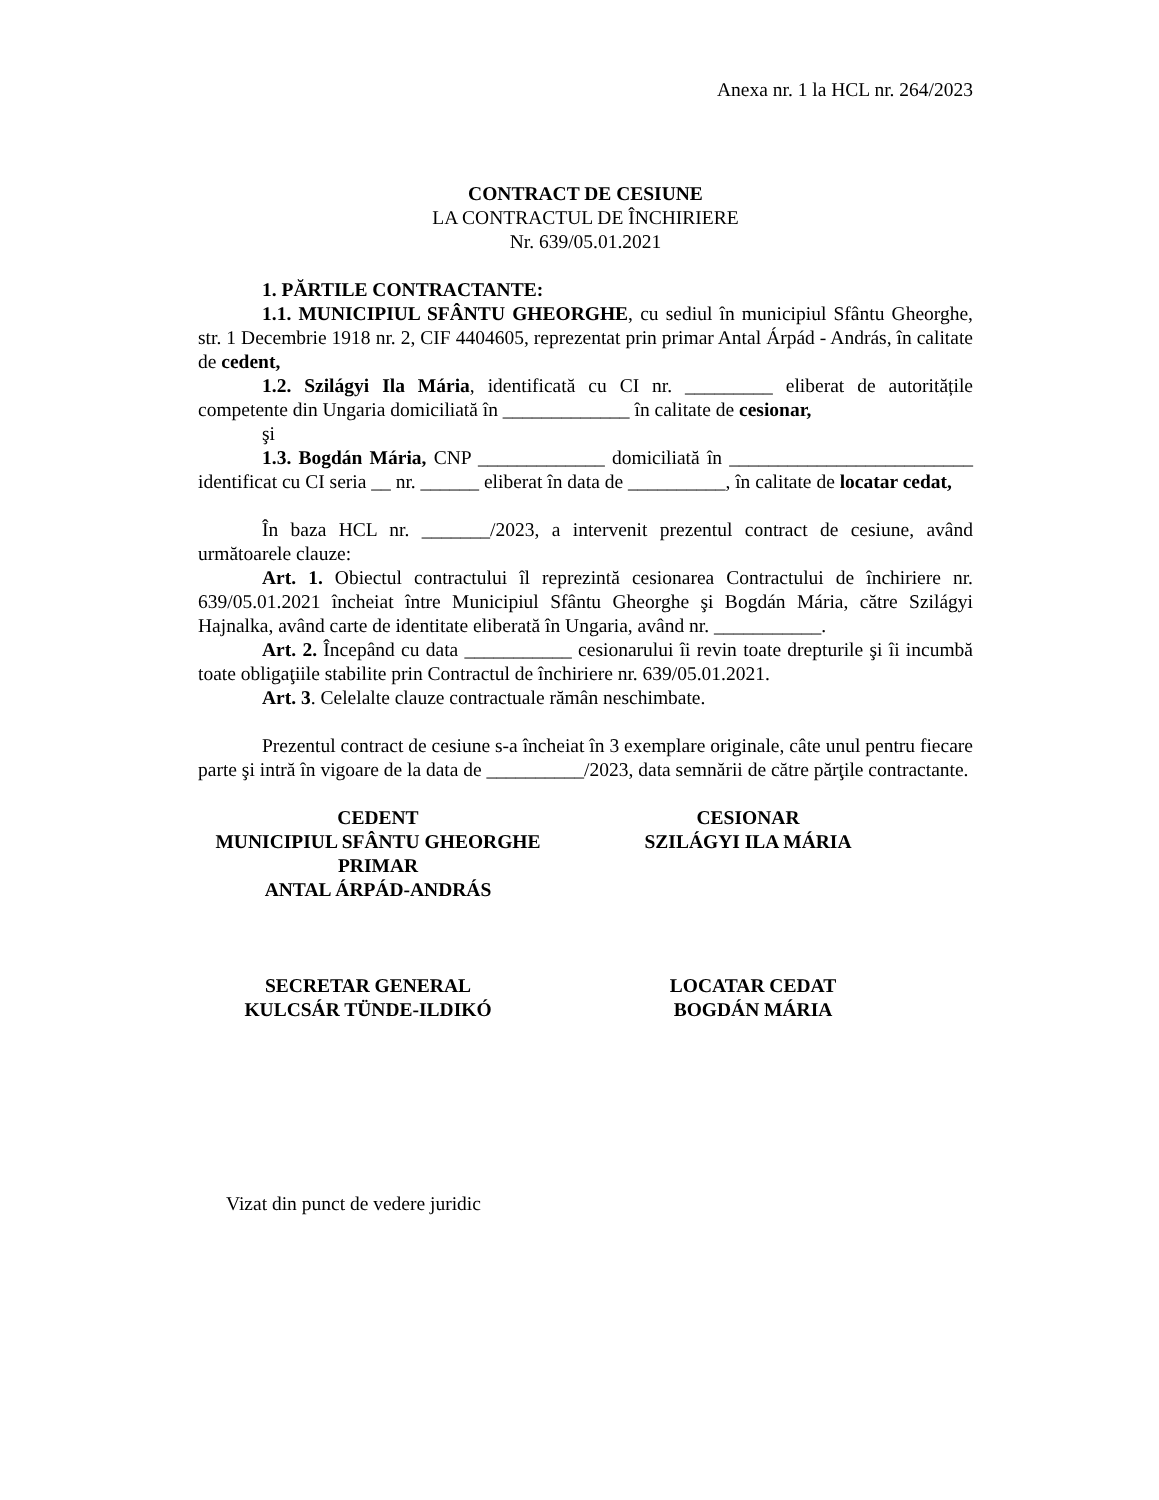Anexa nr. 1 la HCL nr. 264/2023
CONTRACT DE CESIUNE
LA CONTRACTUL DE ÎNCHIRIERE
Nr. 639/05.01.2021
1. PĂRTILE CONTRACTANTE:
1.1. MUNICIPIUL SFÂNTU GHEORGHE, cu sediul în municipiul Sfântu Gheorghe, str. 1 Decembrie 1918 nr. 2, CIF 4404605, reprezentat prin primar Antal Árpád - András, în calitate de cedent,
1.2. Szilágyi Ila Mária, identificată cu CI nr. _________ eliberat de autoritățile competente din Ungaria domiciliată în _____________ în calitate de cesionar,
şi
1.3. Bogdán Mária, CNP _____________ domiciliată în _________________________ identificat cu CI seria __ nr. ______ eliberat în data de __________, în calitate de locatar cedat,
În baza HCL nr. _______/2023, a intervenit prezentul contract de cesiune, având următoarele clauze:
Art. 1. Obiectul contractului îl reprezintă cesionarea Contractului de închiriere nr. 639/05.01.2021 încheiat între Municipiul Sfântu Gheorghe şi Bogdán Mária, către Szilágyi Hajnalka, având carte de identitate eliberată în Ungaria, având nr. ___________.
Art. 2. Începând cu data ___________ cesionarului îi revin toate drepturile şi îi incumbă toate obligaţiile stabilite prin Contractul de închiriere nr. 639/05.01.2021.
Art. 3. Celelalte clauze contractuale rămân neschimbate.
Prezentul contract de cesiune s-a încheiat în 3 exemplare originale, câte unul pentru fiecare parte şi intră în vigoare de la data de __________/2023, data semnării de către părţile contractante.
CEDENT
MUNICIPIUL SFÂNTU GHEORGHE
PRIMAR
ANTAL ÁRPÁD-ANDRÁS
CESIONAR
SZILÁGYI ILA MÁRIA
SECRETAR GENERAL
KULCSÁR TÜNDE-ILDIKÓ
LOCATAR CEDAT
BOGDÁN MÁRIA
Vizat din punct de vedere juridic